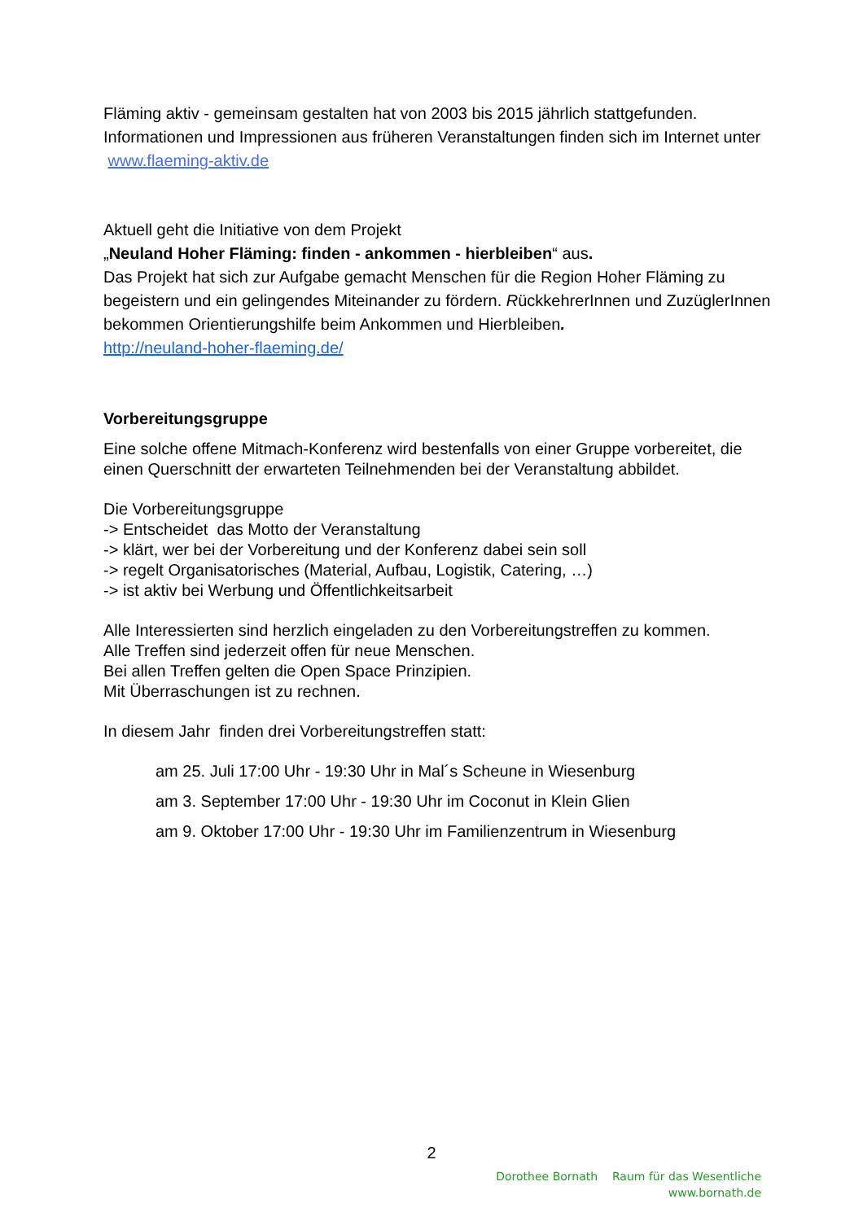Fläming aktiv - gemeinsam gestalten hat von 2003 bis 2015 jährlich stattgefunden. Informationen und Impressionen aus früheren Veranstaltungen finden sich im Internet unter www.flaeming-aktiv.de
Aktuell geht die Initiative von dem Projekt
„Neuland Hoher Fläming: finden - ankommen - hierbleiben“ aus.
Das Projekt hat sich zur Aufgabe gemacht Menschen für die Region Hoher Fläming zu begeistern und ein gelingendes Miteinander zu fördern. RückkehrerInnen und ZuzüglerInnen bekommen Orientierungshilfe beim Ankommen und Hierbleiben.
http://neuland-hoher-flaeming.de/
Vorbereitungsgruppe
Eine solche offene Mitmach-Konferenz wird bestenfalls von einer Gruppe vorbereitet, die einen Querschnitt der erwarteten Teilnehmenden bei der Veranstaltung abbildet.
Die Vorbereitungsgruppe
-> Entscheidet das Motto der Veranstaltung
-> klärt, wer bei der Vorbereitung und der Konferenz dabei sein soll
-> regelt Organisatorisches (Material, Aufbau, Logistik, Catering, …)
-> ist aktiv bei Werbung und Öffentlichkeitsarbeit
Alle Interessierten sind herzlich eingeladen zu den Vorbereitungstreffen zu kommen.
Alle Treffen sind jederzeit offen für neue Menschen.
Bei allen Treffen gelten die Open Space Prinzipien.
Mit Überraschungen ist zu rechnen.
In diesem Jahr finden drei Vorbereitungstreffen statt:
am 25. Juli 17:00 Uhr - 19:30 Uhr in Mal´s Scheune in Wiesenburg
am 3. September 17:00 Uhr - 19:30 Uhr im Coconut in Klein Glien
am 9. Oktober 17:00 Uhr - 19:30 Uhr im Familienzentrum in Wiesenburg
2
Dorothee Bornath Raum für das Wesentliche
www.bornath.de